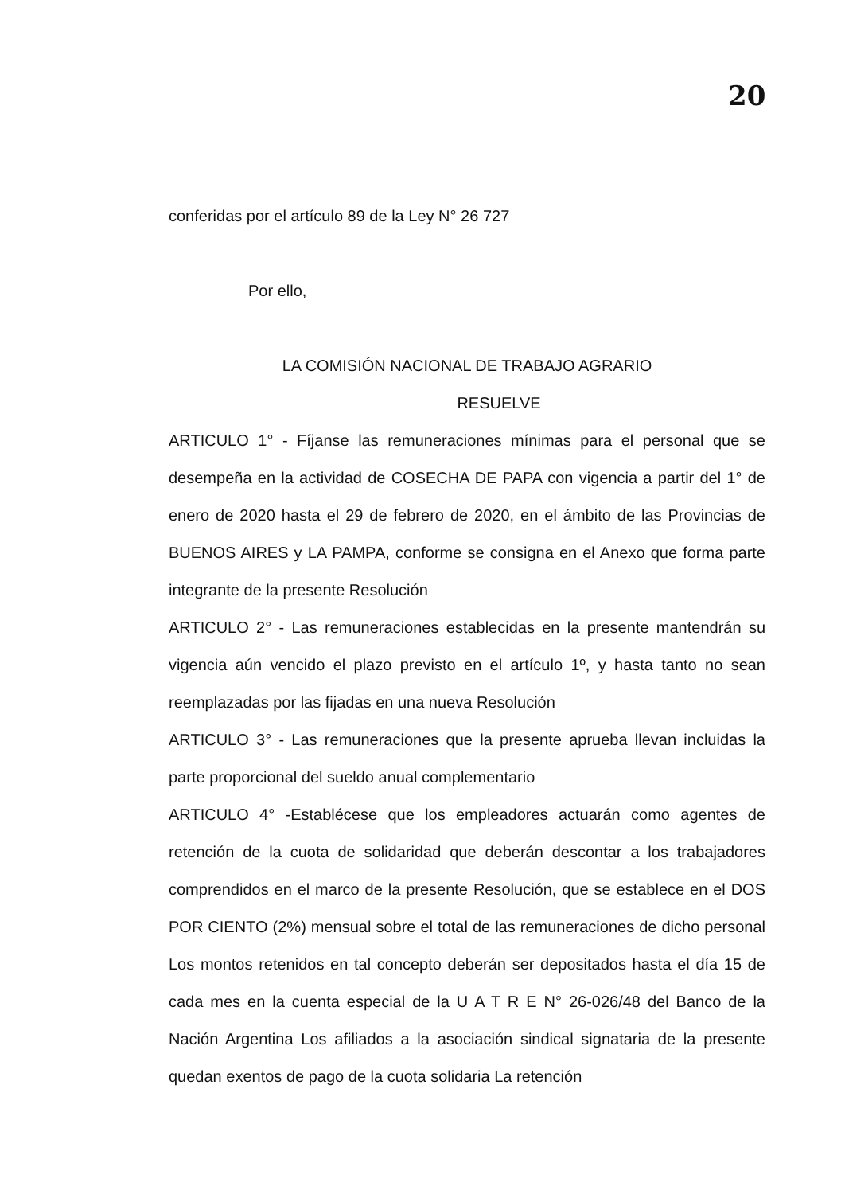20
conferidas por el artículo 89 de la Ley N° 26 727
Por ello,
LA COMISIÓN NACIONAL DE TRABAJO AGRARIO
RESUELVE
ARTICULO 1° - Fíjanse las remuneraciones mínimas para el personal que se desempeña en la actividad de COSECHA DE PAPA con vigencia a partir del 1° de enero de 2020 hasta el 29 de febrero de 2020, en el ámbito de las Provincias de BUENOS AIRES y LA PAMPA, conforme se consigna en el Anexo que forma parte integrante de la presente Resolución
ARTICULO 2° - Las remuneraciones establecidas en la presente mantendrán su vigencia aún vencido el plazo previsto en el artículo 1º, y hasta tanto no sean reemplazadas por las fijadas en una nueva Resolución
ARTICULO 3° - Las remuneraciones que la presente aprueba llevan incluidas la parte proporcional del sueldo anual complementario
ARTICULO 4° -Establécese que los empleadores actuarán como agentes de retención de la cuota de solidaridad que deberán descontar a los trabajadores comprendidos en el marco de la presente Resolución, que se establece en el DOS POR CIENTO (2%) mensual sobre el total de las remuneraciones de dicho personal Los montos retenidos en tal concepto deberán ser depositados hasta el día 15 de cada mes en la cuenta especial de la U A T R E N° 26-026/48 del Banco de la Nación Argentina Los afiliados a la asociación sindical signataria de la presente quedan exentos de pago de la cuota solidaria La retención